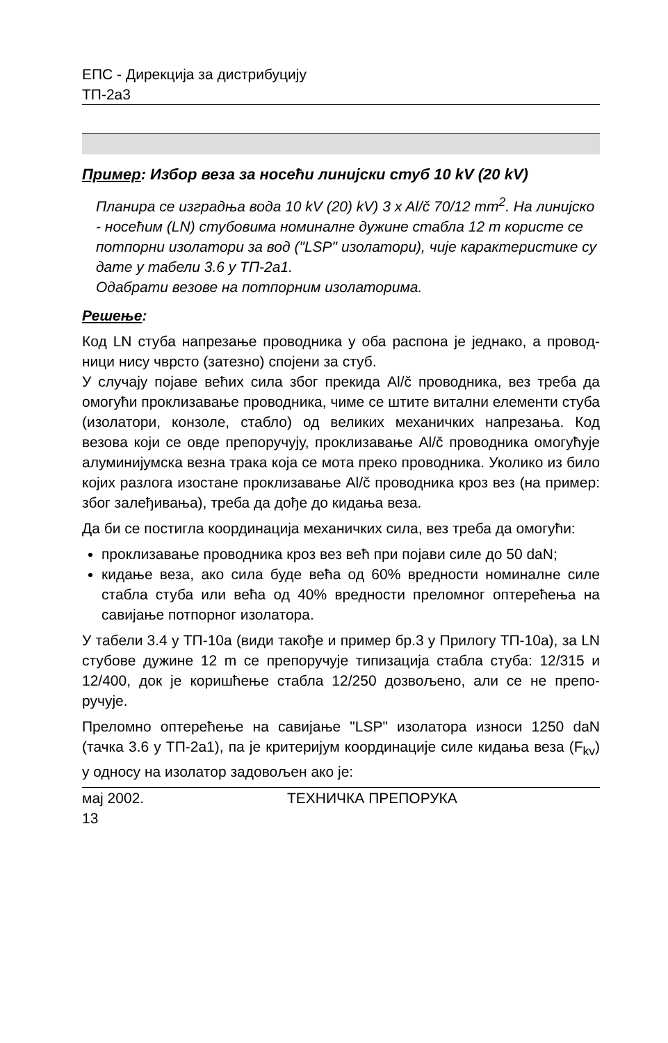ЕПС - Дирекција за дистрибуцију
ТП-2а3
Пример: Избор веза за носећи линијски стуб 10 kV (20 kV)
Планира се изградња вода 10 kV (20) kV) 3 x Al/č 70/12 mm<sup>2</sup>. На линијско - носећим (LN) стубовима номиналне дужине стабла 12 m користе се потпорни изолатори за вод ("LSP" изолатори), чије карактеристике су дате у табели 3.6 у ТП-2а1.
Одабрати везове на потпорним изолаторима.
Решење:
Код LN стуба напрезање проводника у оба распона је једнако, а провод-ници нису чврсто (затезно) спојени за стуб.
У случају појаве већих сила због прекида Al/č проводника, вез треба да омогући проклизавање проводника, чиме се штите витални елементи стуба (изолатори, конзоле, стабло) од великих механичких напрезања. Код везова који се овде препоручују, проклизавање Al/č проводника омогућује алуминијумска везна трака која се мота преко проводника. Уколико из било којих разлога изостане проклизавање Al/č проводника кроз вез (на пример: због залеђивања), треба да дође до кидања веза.
Да би се постигла координација механичких сила, вез треба да омогући:
проклизавање проводника кроз вез већ при појави силе до 50 daN;
кидање веза, ако сила буде већа од 60% вредности номиналне силе стабла стуба или већа од 40% вредности преломног оптерећења на савијање потпорног изолатора.
У табели 3.4 у ТП-10а (види такође и пример бр.3 у Прилогу ТП-10а), за LN стубове дужине 12 m се препоручује типизација стабла стуба: 12/315 и 12/400, док је коришћење стабла 12/250 дозвољено, али се не препо-ручује.
Преломно оптерећење на савијање "LSP" изолатора износи 1250 daN (тачка 3.6 у ТП-2а1), па је критеријум координације силе кидања веза (F<sub>kv</sub>) у односу на изолатор задовољен ако је:
мај 2002. ТЕХНИЧКА ПРЕПОРУКА
13